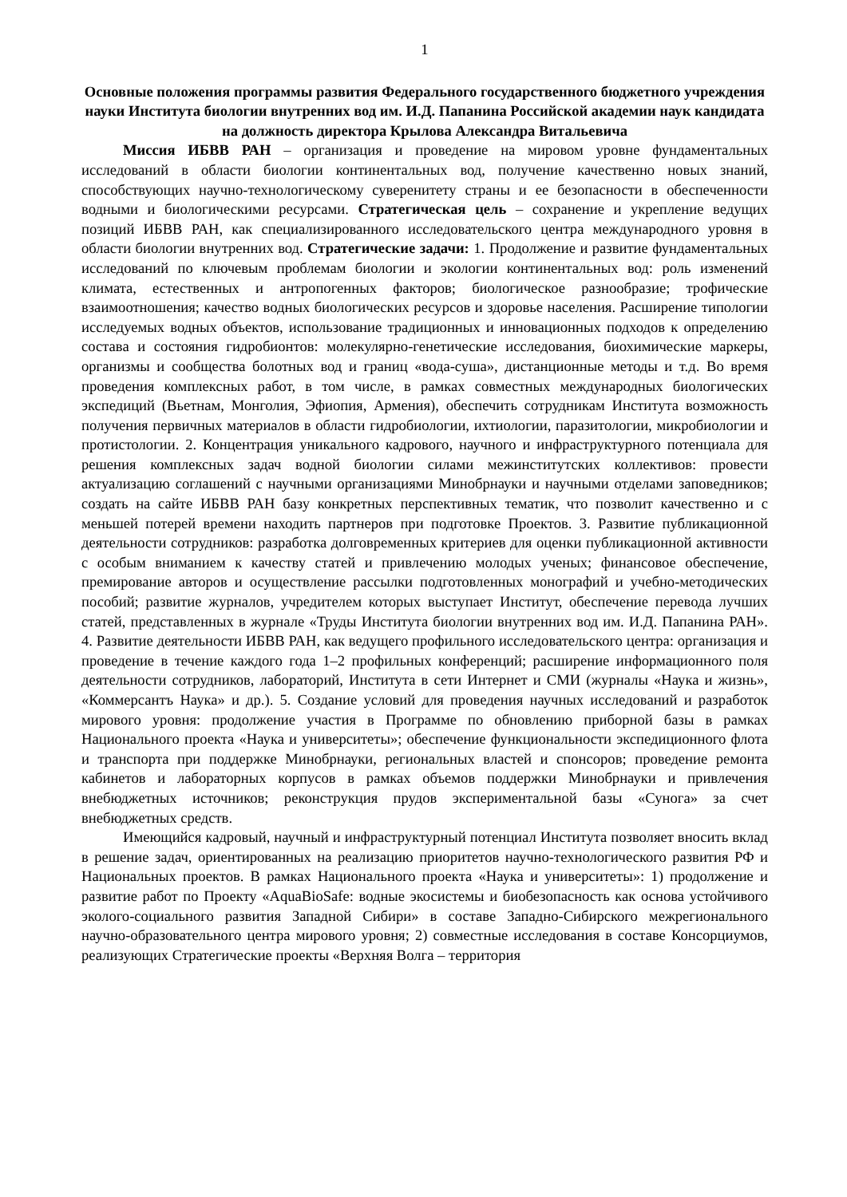1
Основные положения программы развития Федерального государственного бюджетного учреждения науки Института биологии внутренних вод им. И.Д. Папанина Российской академии наук кандидата на должность директора Крылова Александра Витальевича
Миссия ИБВВ РАН – организация и проведение на мировом уровне фундаментальных исследований в области биологии континентальных вод, получение качественно новых знаний, способствующих научно-технологическому суверенитету страны и ее безопасности в обеспеченности водными и биологическими ресурсами. Стратегическая цель – сохранение и укрепление ведущих позиций ИБВВ РАН, как специализированного исследовательского центра международного уровня в области биологии внутренних вод. Стратегические задачи: 1. Продолжение и развитие фундаментальных исследований по ключевым проблемам биологии и экологии континентальных вод: роль изменений климата, естественных и антропогенных факторов; биологическое разнообразие; трофические взаимоотношения; качество водных биологических ресурсов и здоровье населения. Расширение типологии исследуемых водных объектов, использование традиционных и инновационных подходов к определению состава и состояния гидробионтов: молекулярно-генетические исследования, биохимические маркеры, организмы и сообщества болотных вод и границ «вода-суша», дистанционные методы и т.д. Во время проведения комплексных работ, в том числе, в рамках совместных международных биологических экспедиций (Вьетнам, Монголия, Эфиопия, Армения), обеспечить сотрудникам Института возможность получения первичных материалов в области гидробиологии, ихтиологии, паразитологии, микробиологии и протистологии. 2. Концентрация уникального кадрового, научного и инфраструктурного потенциала для решения комплексных задач водной биологии силами межинститутских коллективов: провести актуализацию соглашений с научными организациями Минобрнауки и научными отделами заповедников; создать на сайте ИБВВ РАН базу конкретных перспективных тематик, что позволит качественно и с меньшей потерей времени находить партнеров при подготовке Проектов. 3. Развитие публикационной деятельности сотрудников: разработка долговременных критериев для оценки публикационной активности с особым вниманием к качеству статей и привлечению молодых ученых; финансовое обеспечение, премирование авторов и осуществление рассылки подготовленных монографий и учебно-методических пособий; развитие журналов, учредителем которых выступает Институт, обеспечение перевода лучших статей, представленных в журнале «Труды Института биологии внутренних вод им. И.Д. Папанина РАН». 4. Развитие деятельности ИБВВ РАН, как ведущего профильного исследовательского центра: организация и проведение в течение каждого года 1–2 профильных конференций; расширение информационного поля деятельности сотрудников, лабораторий, Института в сети Интернет и СМИ (журналы «Наука и жизнь», «Коммерсантъ Наука» и др.). 5. Создание условий для проведения научных исследований и разработок мирового уровня: продолжение участия в Программе по обновлению приборной базы в рамках Национального проекта «Наука и университеты»; обеспечение функциональности экспедиционного флота и транспорта при поддержке Минобрнауки, региональных властей и спонсоров; проведение ремонта кабинетов и лабораторных корпусов в рамках объемов поддержки Минобрнауки и привлечения внебюджетных источников; реконструкция прудов экспериментальной базы «Сунога» за счет внебюджетных средств.
Имеющийся кадровый, научный и инфраструктурный потенциал Института позволяет вносить вклад в решение задач, ориентированных на реализацию приоритетов научно-технологического развития РФ и Национальных проектов. В рамках Национального проекта «Наука и университеты»: 1) продолжение и развитие работ по Проекту «AquaBioSafe: водные экосистемы и биобезопасность как основа устойчивого эколого-социального развития Западной Сибири» в составе Западно-Сибирского межрегионального научно-образовательного центра мирового уровня; 2) совместные исследования в составе Консорциумов, реализующих Стратегические проекты «Верхняя Волга – территория